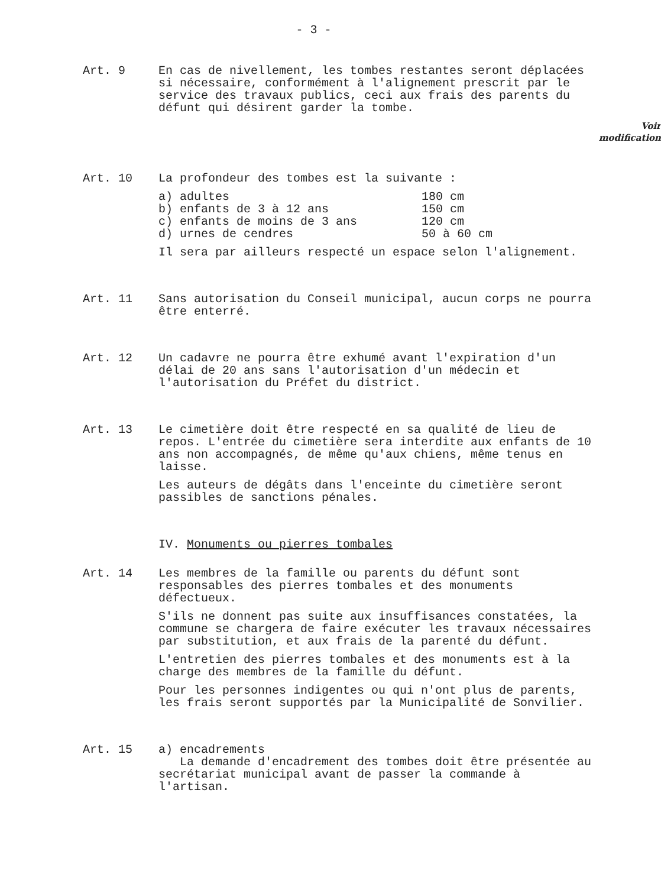- 3 -
Art. 9 En cas de nivellement, les tombes restantes seront déplacées si nécessaire, conformément à l'alignement prescrit par le service des travaux publics, ceci aux frais des parents du défunt qui désirent garder la tombe.
Voir
modification
Art. 10 La profondeur des tombes est la suivante :
| a) adultes | 180 cm |
| b) enfants de 3 à 12 ans | 150 cm |
| c) enfants de moins de 3 ans | 120 cm |
| d) urnes de cendres | 50 à 60 cm |
Il sera par ailleurs respecté un espace selon l'alignement.
Art. 11 Sans autorisation du Conseil municipal, aucun corps ne pourra être enterré.
Art. 12 Un cadavre ne pourra être exhumé avant l'expiration d'un délai de 20 ans sans l'autorisation d'un médecin et l'autorisation du Préfet du district.
Art. 13 Le cimetière doit être respecté en sa qualité de lieu de repos. L'entrée du cimetière sera interdite aux enfants de 10 ans non accompagnés, de même qu'aux chiens, même tenus en laisse.
Les auteurs de dégâts dans l'enceinte du cimetière seront passibles de sanctions pénales.
IV. Monuments ou pierres tombales
Art. 14 Les membres de la famille ou parents du défunt sont responsables des pierres tombales et des monuments défectueux.
S'ils ne donnent pas suite aux insuffisances constatées, la commune se chargera de faire exécuter les travaux nécessaires par substitution, et aux frais de la parenté du défunt.
L'entretien des pierres tombales et des monuments est à la charge des membres de la famille du défunt.
Pour les personnes indigentes ou qui n'ont plus de parents, les frais seront supportés par la Municipalité de Sonvilier.
Art. 15 a) encadrements
La demande d'encadrement des tombes doit être présentée au secrétariat municipal avant de passer la commande à l'artisan.